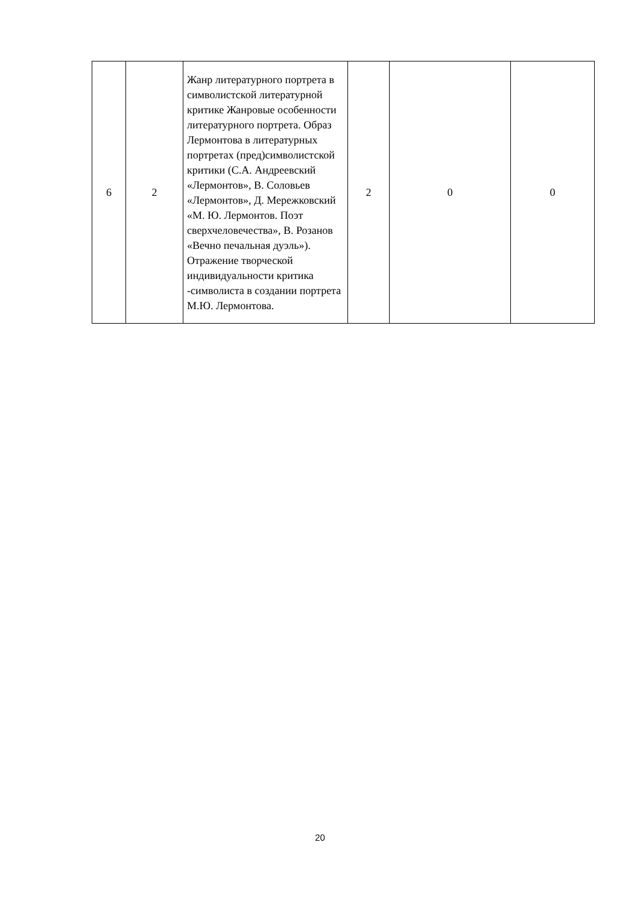| 6 | 2 | Жанр литературного портрета в символистской литературной критике Жанровые особенности литературного портрета. Образ Лермонтова в литературных портретах (пред)символистской критики (С.А. Андреевский «Лермонтов», В. Соловьев «Лермонтов», Д. Мережковский «М. Ю. Лермонтов. Поэт сверхчеловечества», В. Розанов «Вечно печальная дуэль»). Отражение творческой индивидуальности критика -символиста в создании портрета М.Ю. Лермонтова. | 2 | 0 | 0 |
20